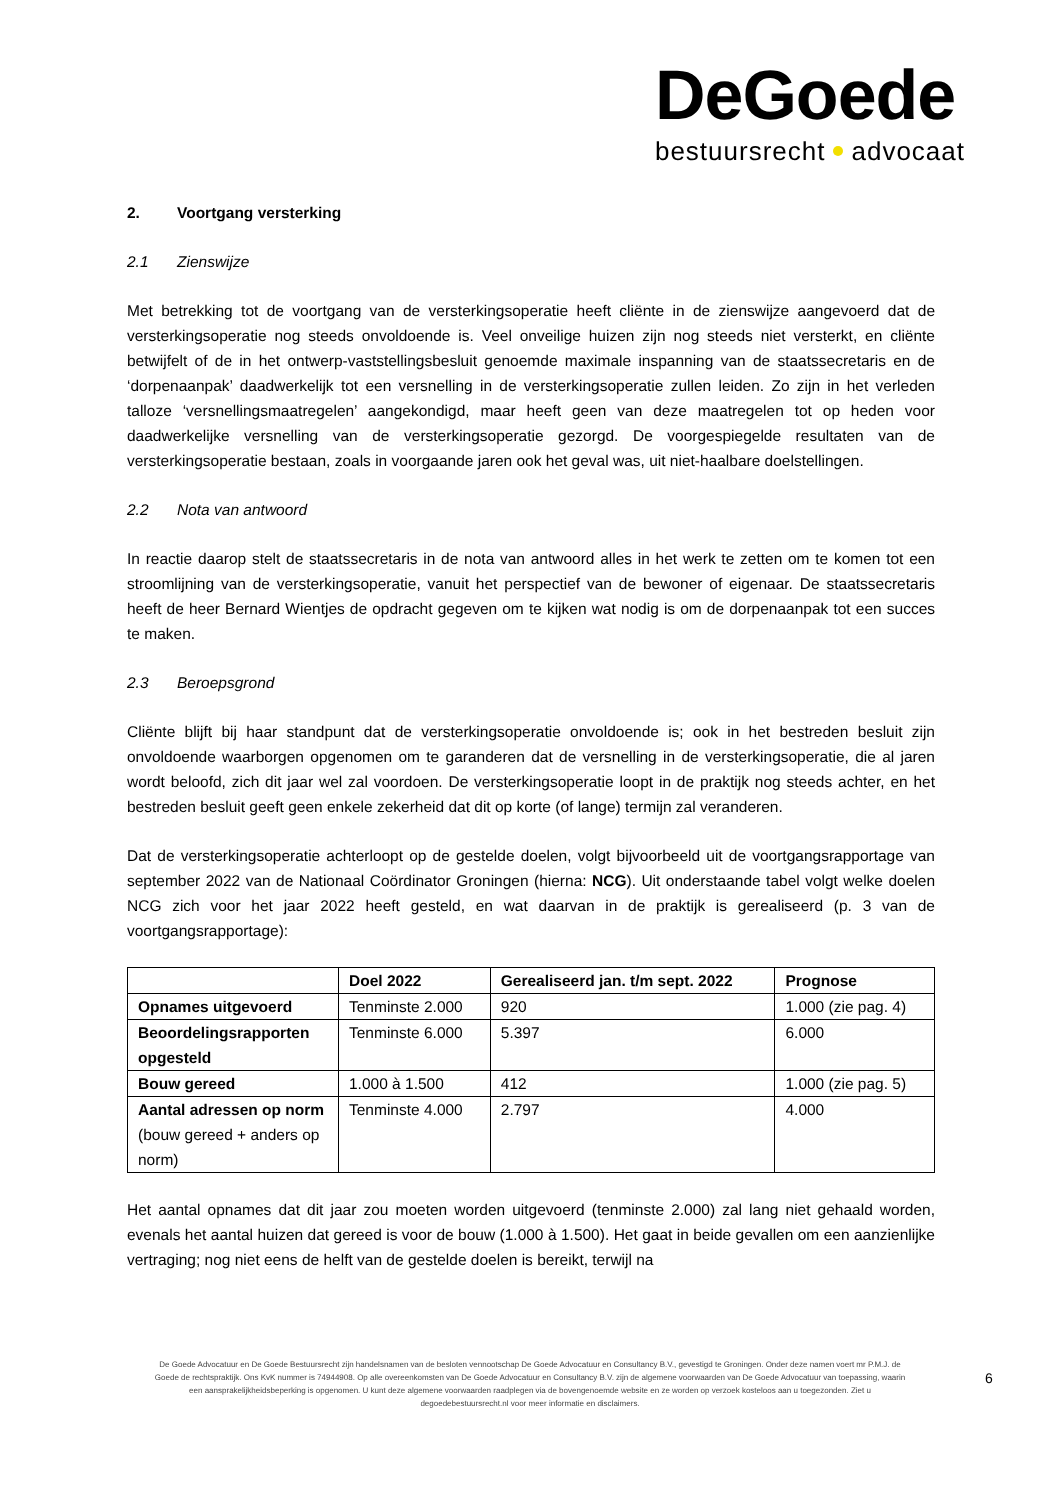DeGoede
bestuursrecht advocaat
2. Voortgang versterking
2.1 Zienswijze
Met betrekking tot de voortgang van de versterkingsoperatie heeft cliënte in de zienswijze aangevoerd dat de versterkingsoperatie nog steeds onvoldoende is. Veel onveilige huizen zijn nog steeds niet versterkt, en cliënte betwijfelt of de in het ontwerp-vaststellingsbesluit genoemde maximale inspanning van de staatssecretaris en de ‘dorpenaanpak’ daadwerkelijk tot een versnelling in de versterkingsoperatie zullen leiden. Zo zijn in het verleden talloze ‘versnellingsmaatregelen’ aangekondigd, maar heeft geen van deze maatregelen tot op heden voor daadwerkelijke versnelling van de versterkingsoperatie gezorgd. De voorgespiegelde resultaten van de versterkingsoperatie bestaan, zoals in voorgaande jaren ook het geval was, uit niet-haalbare doelstellingen.
2.2 Nota van antwoord
In reactie daarop stelt de staatssecretaris in de nota van antwoord alles in het werk te zetten om te komen tot een stroomlijning van de versterkingsoperatie, vanuit het perspectief van de bewoner of eigenaar. De staatssecretaris heeft de heer Bernard Wientjes de opdracht gegeven om te kijken wat nodig is om de dorpenaanpak tot een succes te maken.
2.3 Beroepsgrond
Cliënte blijft bij haar standpunt dat de versterkingsoperatie onvoldoende is; ook in het bestreden besluit zijn onvoldoende waarborgen opgenomen om te garanderen dat de versnelling in de versterkingsoperatie, die al jaren wordt beloofd, zich dit jaar wel zal voordoen. De versterkingsoperatie loopt in de praktijk nog steeds achter, en het bestreden besluit geeft geen enkele zekerheid dat dit op korte (of lange) termijn zal veranderen.
Dat de versterkingsoperatie achterloopt op de gestelde doelen, volgt bijvoorbeeld uit de voortgangsrapportage van september 2022 van de Nationaal Coördinator Groningen (hierna: NCG). Uit onderstaande tabel volgt welke doelen NCG zich voor het jaar 2022 heeft gesteld, en wat daarvan in de praktijk is gerealiseerd (p. 3 van de voortgangsrapportage):
| | Doel 2022 | Gerealiseerd jan. t/m sept. 2022 | Prognose |
| --- | --- | --- | --- |
| Opnames uitgevoerd | Tenminste 2.000 | 920 | 1.000 (zie pag. 4) |
| Beoordelingsrapporten opgesteld | Tenminste 6.000 | 5.397 | 6.000 |
| Bouw gereed | 1.000 à 1.500 | 412 | 1.000 (zie pag. 5) |
| Aantal adressen op norm (bouw gereed + anders op norm) | Tenminste 4.000 | 2.797 | 4.000 |
Het aantal opnames dat dit jaar zou moeten worden uitgevoerd (tenminste 2.000) zal lang niet gehaald worden, evenals het aantal huizen dat gereed is voor de bouw (1.000 à 1.500). Het gaat in beide gevallen om een aanzienlijke vertraging; nog niet eens de helft van de gestelde doelen is bereikt, terwijl na
De Goede Advocatuur en De Goede Bestuursrecht zijn handelsnamen van de besloten vennootschap De Goede Advocatuur en Consultancy B.V., gevestigd te Groningen. Onder deze namen voert mr P.M.J. de Goede de rechtspraktijk. Ons KvK nummer is 74944908. Op alle overeenkomsten van De Goede Advocatuur en Consultancy B.V. zijn de algemene voorwaarden van De Goede Advocatuur van toepassing, waarin een aansprakelijkheidsbeperking is opgenomen. U kunt deze algemene voorwaarden raadplegen via de bovengenoemde website en ze worden op verzoek kosteloos aan u toegezonden. Ziet u degoedebestuursrecht.nl voor meer informatie en disclaimers.
6